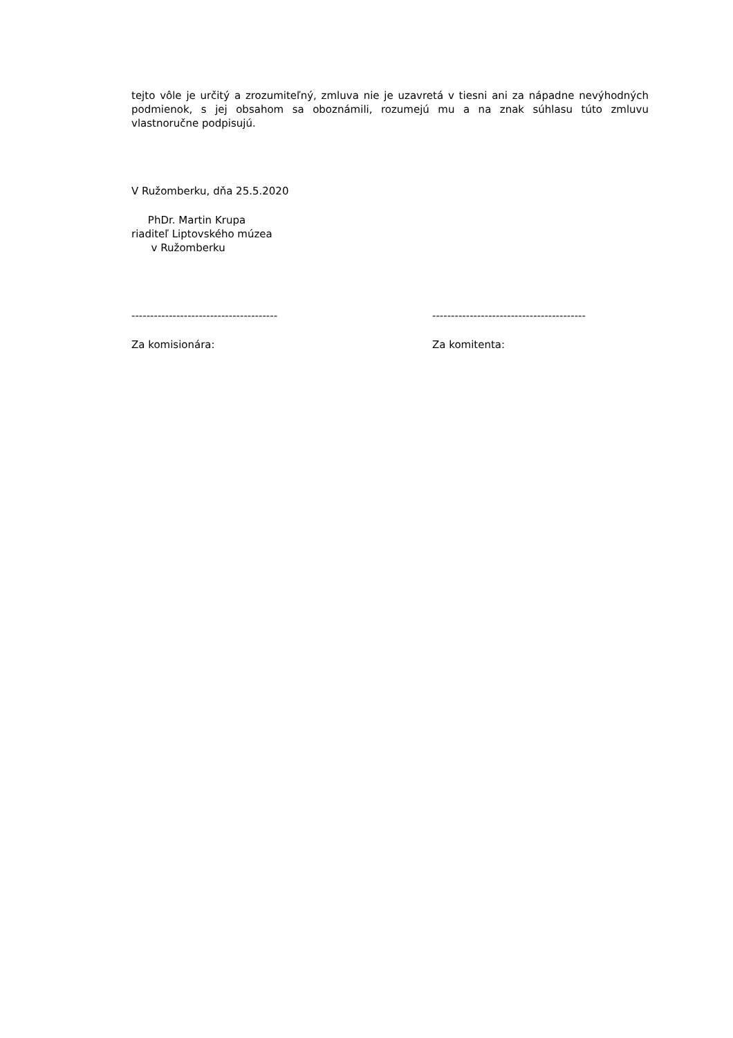tejto vôle je určitý a zrozumiteľný, zmluva nie je uzavretá v tiesni ani za nápadne nevýhodných podmienok, s jej obsahom sa oboznámili, rozumejú mu a na znak súhlasu túto zmluvu vlastnoručne podpisujú.
V Ružomberku, dňa 25.5.2020
PhDr. Martin Krupa riaditeľ Liptovského múzea v Ružomberku
---------------------------------------
Za komisionára:
-----------------------------------------
Za komitenta: